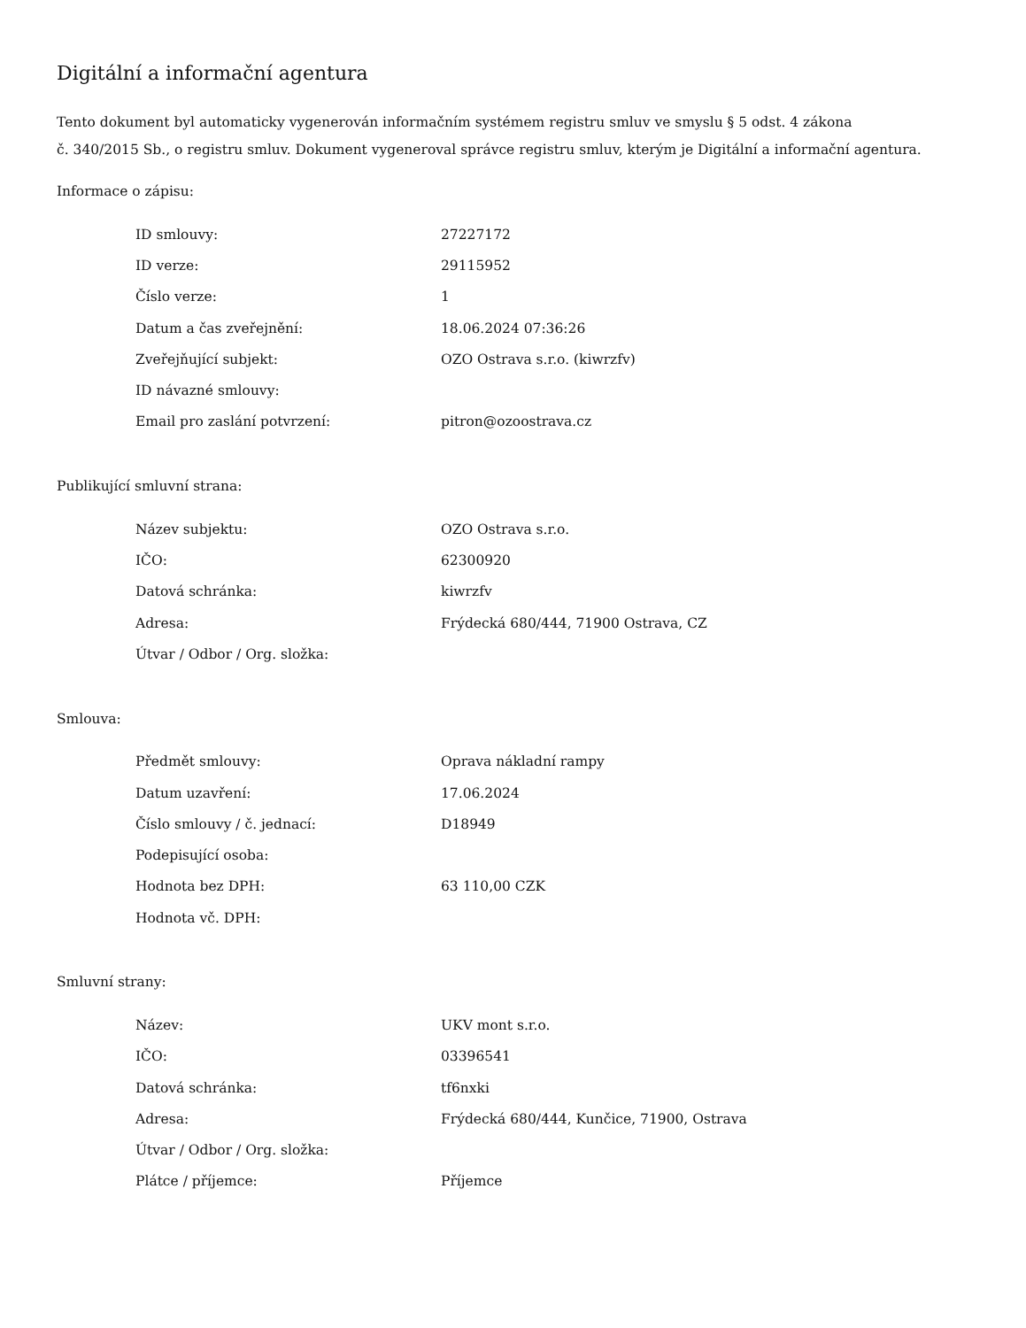Digitální a informační agentura
Tento dokument byl automaticky vygenerován informačním systémem registru smluv ve smyslu § 5 odst. 4 zákona
č. 340/2015 Sb., o registru smluv. Dokument vygeneroval správce registru smluv, kterým je Digitální a informační agentura.
Informace o zápisu:
| ID smlouvy: | 27227172 |
| ID verze: | 29115952 |
| Číslo verze: | 1 |
| Datum a čas zveřejnění: | 18.06.2024 07:36:26 |
| Zveřejňující subjekt: | OZO Ostrava s.r.o. (kiwrzfv) |
| ID návazné smlouvy: | |
| Email pro zaslání potvrzení: | pitron@ozoostrava.cz |
Publikující smluvní strana:
| Název subjektu: | OZO Ostrava s.r.o. |
| IČO: | 62300920 |
| Datová schránka: | kiwrzfv |
| Adresa: | Frýdecká 680/444, 71900 Ostrava, CZ |
| Útvar / Odbor / Org. složka: | |
Smlouva:
| Předmět smlouvy: | Oprava nákladní rampy |
| Datum uzavření: | 17.06.2024 |
| Číslo smlouvy / č. jednací: | D18949 |
| Podepisující osoba: | |
| Hodnota bez DPH: | 63 110,00 CZK |
| Hodnota vč. DPH: | |
Smluvní strany:
| Název: | UKV mont s.r.o. |
| IČO: | 03396541 |
| Datová schránka: | tf6nxki |
| Adresa: | Frýdecká 680/444, Kunčice, 71900, Ostrava |
| Útvar / Odbor / Org. složka: | |
| Plátce / příjemce: | Příjemce |